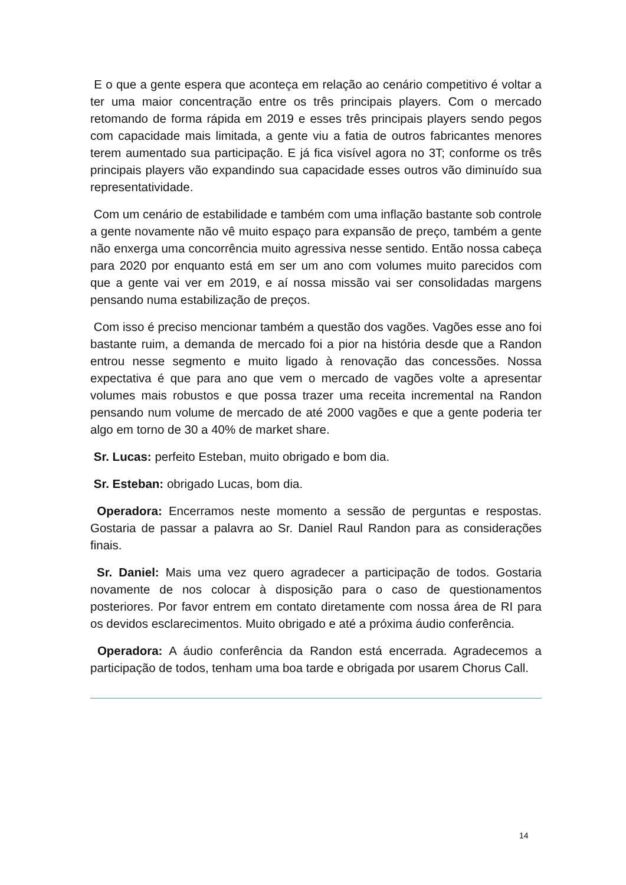E o que a gente espera que aconteça em relação ao cenário competitivo é voltar a ter uma maior concentração entre os três principais players. Com o mercado retomando de forma rápida em 2019 e esses três principais players sendo pegos com capacidade mais limitada, a gente viu a fatia de outros fabricantes menores terem aumentado sua participação. E já fica visível agora no 3T; conforme os três principais players vão expandindo sua capacidade esses outros vão diminuído sua representatividade.
Com um cenário de estabilidade e também com uma inflação bastante sob controle a gente novamente não vê muito espaço para expansão de preço, também a gente não enxerga uma concorrência muito agressiva nesse sentido. Então nossa cabeça para 2020 por enquanto está em ser um ano com volumes muito parecidos com que a gente vai ver em 2019, e aí nossa missão vai ser consolidadas margens pensando numa estabilização de preços.
Com isso é preciso mencionar também a questão dos vagões. Vagões esse ano foi bastante ruim, a demanda de mercado foi a pior na história desde que a Randon entrou nesse segmento e muito ligado à renovação das concessões. Nossa expectativa é que para ano que vem o mercado de vagões volte a apresentar volumes mais robustos e que possa trazer uma receita incremental na Randon pensando num volume de mercado de até 2000 vagões e que a gente poderia ter algo em torno de 30 a 40% de market share.
Sr. Lucas: perfeito Esteban, muito obrigado e bom dia.
Sr. Esteban: obrigado Lucas, bom dia.
Operadora: Encerramos neste momento a sessão de perguntas e respostas. Gostaria de passar a palavra ao Sr. Daniel Raul Randon para as considerações finais.
Sr. Daniel: Mais uma vez quero agradecer a participação de todos. Gostaria novamente de nos colocar à disposição para o caso de questionamentos posteriores. Por favor entrem em contato diretamente com nossa área de RI para os devidos esclarecimentos. Muito obrigado e até a próxima áudio conferência.
Operadora: A áudio conferência da Randon está encerrada. Agradecemos a participação de todos, tenham uma boa tarde e obrigada por usarem Chorus Call.
14